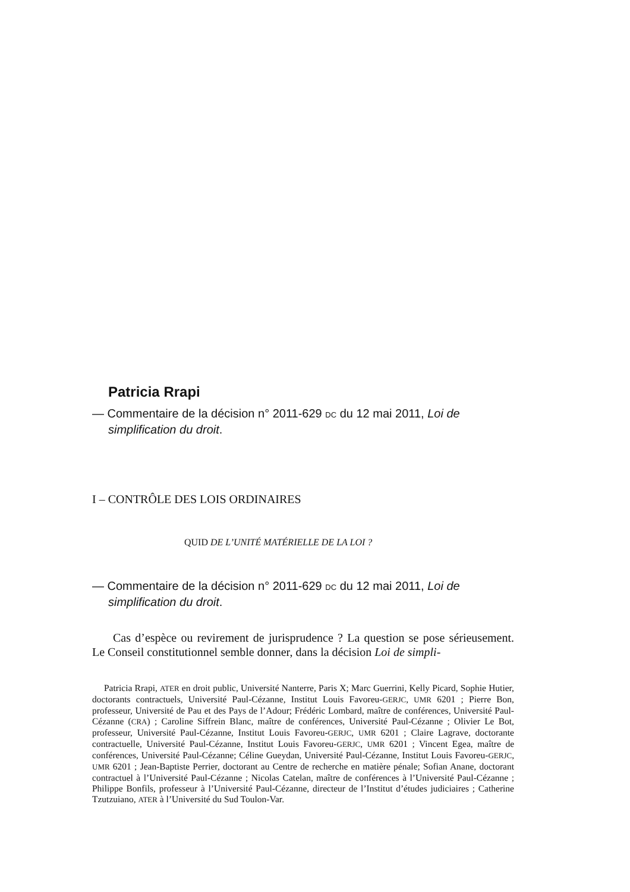Patricia Rrapi
— Commentaire de la décision n° 2011-629 DC du 12 mai 2011, Loi de simplification du droit.
I – CONTRÔLE DES LOIS ORDINAIRES
QUID DE L’UNITÉ MATÉRIELLE DE LA LOI ?
— Commentaire de la décision n° 2011-629 DC du 12 mai 2011, Loi de simplification du droit.
Cas d’espèce ou revirement de jurisprudence ? La question se pose sérieusement. Le Conseil constitutionnel semble donner, dans la décision Loi de simpli-
Patricia Rrapi, ATER en droit public, Université Nanterre, Paris X; Marc Guerrini, Kelly Picard, Sophie Hutier, doctorants contractuels, Université Paul-Cézanne, Institut Louis Favoreu-GERJC, UMR 6201 ; Pierre Bon, professeur, Université de Pau et des Pays de l’Adour; Frédéric Lombard, maître de conférences, Université Paul-Cézanne (CRA) ; Caroline Siffrein Blanc, maître de conférences, Université Paul-Cézanne ; Olivier Le Bot, professeur, Université Paul-Cézanne, Institut Louis Favoreu-GERJC, UMR 6201 ; Claire Lagrave, doctorante contractuelle, Université Paul-Cézanne, Institut Louis Favoreu-GERJC, UMR 6201 ; Vincent Egea, maître de conférences, Université Paul-Cézanne; Céline Gueydan, Université Paul-Cézanne, Institut Louis Favoreu-GERJC, UMR 6201 ; Jean-Baptiste Perrier, doctorant au Centre de recherche en matière pénale; Sofian Anane, doctorant contractuel à l’Université Paul-Cézanne ; Nicolas Catelan, maître de conférences à l’Université Paul-Cézanne ; Philippe Bonfils, professeur à l’Université Paul-Cézanne, directeur de l’Institut d’études judiciaires ; Catherine Tzutzuiano, ATER à l’Université du Sud Toulon-Var.